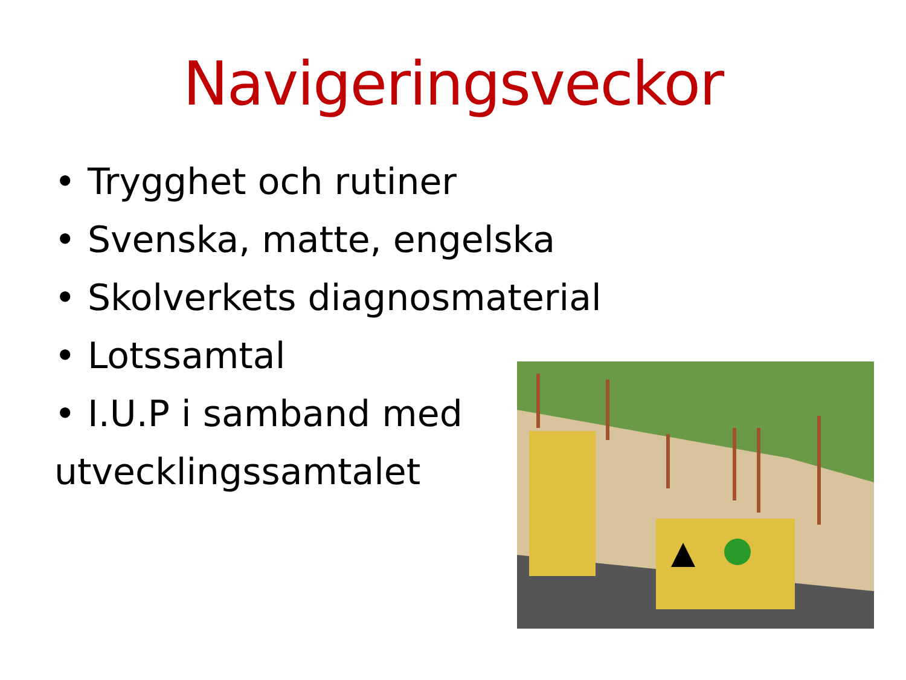Navigeringsveckor
• Trygghet och rutiner
• Svenska, matte, engelska
• Skolverkets diagnosmaterial
• Lotssamtal
• I.U.P i samband med
utvecklingssamtalet